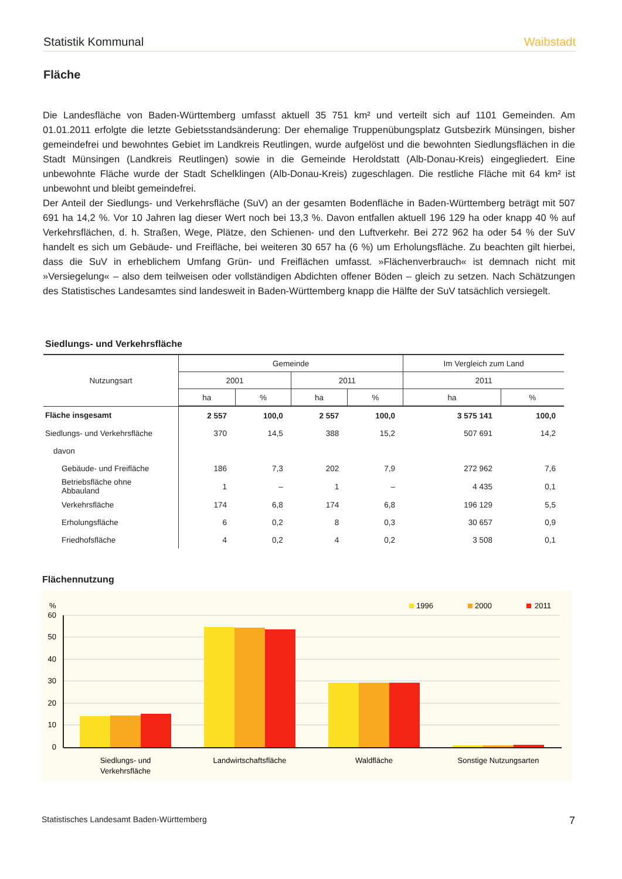Statistik Kommunal Waibstadt
Fläche
Die Landesfläche von Baden-Württemberg umfasst aktuell 35 751 km² und verteilt sich auf 1101 Gemeinden. Am 01.01.2011 erfolgte die letzte Gebietsstandsänderung: Der ehemalige Truppenübungsplatz Gutsbezirk Münsingen, bisher gemeindefrei und bewohntes Gebiet im Landkreis Reutlingen, wurde aufgelöst und die bewohnten Siedlungsflächen in die Stadt Münsingen (Landkreis Reutlingen) sowie in die Gemeinde Heroldstatt (Alb-Donau-Kreis) eingegliedert. Eine unbewohnte Fläche wurde der Stadt Schelklingen (Alb-Donau-Kreis) zugeschlagen. Die restliche Fläche mit 64 km² ist unbewohnt und bleibt gemeindefrei.
Der Anteil der Siedlungs- und Verkehrsfläche (SuV) an der gesamten Bodenfläche in Baden-Württemberg beträgt mit 507 691 ha 14,2 %. Vor 10 Jahren lag dieser Wert noch bei 13,3 %. Davon entfallen aktuell 196 129 ha oder knapp 40 % auf Verkehrsflächen, d. h. Straßen, Wege, Plätze, den Schienen- und den Luftverkehr. Bei 272 962 ha oder 54 % der SuV handelt es sich um Gebäude- und Freifläche, bei weiteren 30 657 ha (6 %) um Erholungsfläche. Zu beachten gilt hierbei, dass die SuV in erheblichem Umfang Grün- und Freiflächen umfasst. »Flächenverbrauch« ist demnach nicht mit »Versiegelung« – also dem teilweisen oder vollständigen Abdichten offener Böden – gleich zu setzen. Nach Schätzungen des Statistisches Landesamtes sind landesweit in Baden-Württemberg knapp die Hälfte der SuV tatsächlich versiegelt.
Siedlungs- und Verkehrsfläche
| Nutzungsart | Gemeinde | | | | Im Vergleich zum Land | |
| --- | --- | --- | --- | --- | --- | --- |
| | 2001 | | 2011 | | 2011 | |
| | ha | % | ha | % | ha | % |
| Fläche insgesamt | 2 557 | 100,0 | 2 557 | 100,0 | 3 575 141 | 100,0 |
| Siedlungs- und Verkehrsfläche | 370 | 14,5 | 388 | 15,2 | 507 691 | 14,2 |
| davon | | | | | | |
| Gebäude- und Freifläche | 186 | 7,3 | 202 | 7,9 | 272 962 | 7,6 |
| Betriebsfläche ohne Abbauland | 1 | – | 1 | – | 4 435 | 0,1 |
| Verkehrsfläche | 174 | 6,8 | 174 | 6,8 | 196 129 | 5,5 |
| Erholungsfläche | 6 | 0,2 | 8 | 0,3 | 30 657 | 0,9 |
| Friedhofsfläche | 4 | 0,2 | 4 | 0,2 | 3 508 | 0,1 |
Flächennutzung
%
60
50
40
30
20
10
0
1996
2000
2011
Siedlungs- und
Verkehrsfläche
Landwirtschaftsfläche
Waldfläche
Sonstige Nutzungsarten
Statistisches Landesamt Baden-Württemberg 7